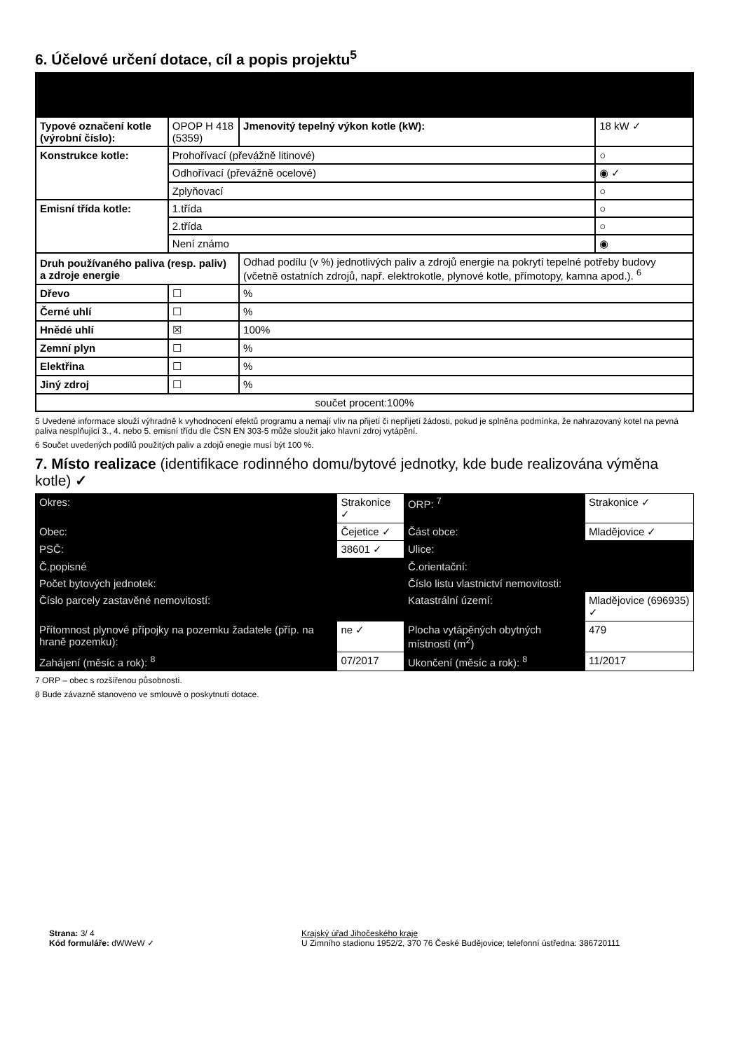6. Účelové určení dotace, cíl a popis projektu<sup>5</sup>
| Typové označení kotle (výrobní číslo): | OPOP H 418 (5359) | Jmenovitý tepelný výkon kotle (kW): | 18 kW ✓ |
| Konstrukce kotle: | Prohořívací (převážně litinové) | | ○ |
| | Odhořívací (převážně ocelové) | | ◉ ✓ |
| | Zplyňovací | | ○ |
| Emisní třída kotle: | 1.třída | | ○ |
| | 2.třída | | ○ |
| | Není známo | | ◉ |
| Druh používaného paliva (resp. paliv) a zdroje energie | | Odhad podílu (v %) jednotlivých paliv a zdrojů energie na pokrytí tepelné potřeby budovy (včetně ostatních zdrojů, např. elektrokotle, plynové kotle, přímotopy, kamna apod.). <sup>6</sup> | |
| Dřevo | ☐ | % | |
| Černé uhlí | ☐ | % | |
| Hnědé uhlí | ☒ | 100% | |
| Zemní plyn | ☐ | % | |
| Elektřina | ☐ | % | |
| Jiný zdroj | ☐ | % | |
| součet procent:100% | | | |
5 Uvedené informace slouží výhradně k vyhodnocení efektů programu a nemají vliv na přijetí či nepřijetí žádosti, pokud je splněna podmínka, že nahrazovaný kotel na pevná paliva nesplňující 3., 4. nebo 5. emisní třídu dle ČSN EN 303-5 může sloužit jako hlavní zdroj vytápění.
6 Součet uvedených podílů použitých paliv a zdojů enegie musí být 100 %.
7. Místo realizace (identifikace rodinného domu/bytové jednotky, kde bude realizována výměna kotle) ✓
| Okres: | Strakonice ✓ | | ORP: <sup>7</sup> | Strakonice ✓ | |
| Obec: | Čejetice ✓ | | Část obce: | Mladějovice ✓ | |
| PSČ: | 38601 ✓ | | Ulice: | | |
| Č.popisné | | | Č.orientační: | | |
| Počet bytových jednotek: | | | Číslo listu vlastnictví nemovitosti: | | |
| Číslo parcely zastavěné nemovitostí: | | | Katastrální území: | Mladějovice (696935) ✓ | |
| Přítomnost plynové přípojky na pozemku žadatele (příp. na hraně pozemku): | | ne ✓ | Plocha vytápěných obytných místností (m<sup>2</sup>) | | 479 |
| Zahájení (měsíc a rok): <sup>8</sup> | | 07/2017 | Ukončení (měsíc a rok): <sup>8</sup> | | 11/2017 |
7 ORP – obec s rozšířenou působností.
8 Bude závazně stanoveno ve smlouvě o poskytnutí dotace.
Strana: 3/ 4
Kód formuláře: dWWeW ✓
Krajský úřad Jihočeského kraje
U Zimního stadionu 1952/2, 370 76 České Budějovice; telefonní ústředna: 386720111